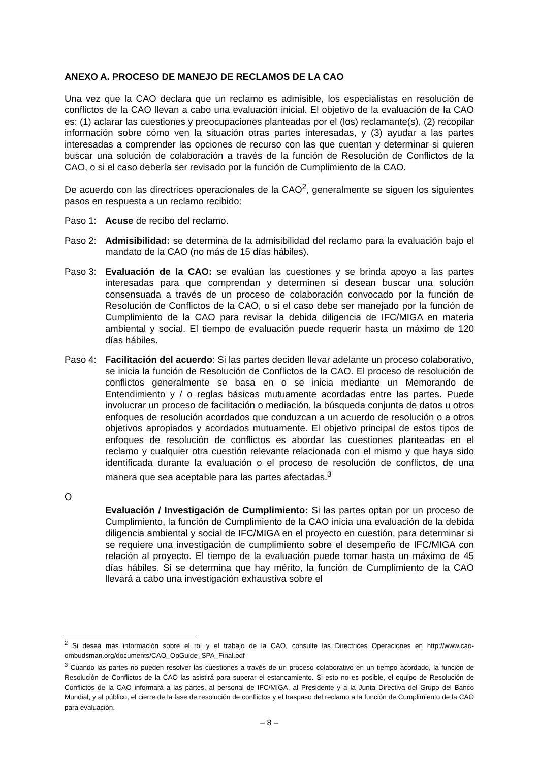ANEXO A. PROCESO DE MANEJO DE RECLAMOS DE LA CAO
Una vez que la CAO declara que un reclamo es admisible, los especialistas en resolución de conflictos de la CAO llevan a cabo una evaluación inicial. El objetivo de la evaluación de la CAO es: (1) aclarar las cuestiones y preocupaciones planteadas por el (los) reclamante(s), (2) recopilar información sobre cómo ven la situación otras partes interesadas, y (3) ayudar a las partes interesadas a comprender las opciones de recurso con las que cuentan y determinar si quieren buscar una solución de colaboración a través de la función de Resolución de Conflictos de la CAO, o si el caso debería ser revisado por la función de Cumplimiento de la CAO.
De acuerdo con las directrices operacionales de la CAO<sup>2</sup>, generalmente se siguen los siguientes pasos en respuesta a un reclamo recibido:
Paso 1: Acuse de recibo del reclamo.
Paso 2: Admisibilidad: se determina de la admisibilidad del reclamo para la evaluación bajo el mandato de la CAO (no más de 15 días hábiles).
Paso 3: Evaluación de la CAO: se evalúan las cuestiones y se brinda apoyo a las partes interesadas para que comprendan y determinen si desean buscar una solución consensuada a través de un proceso de colaboración convocado por la función de Resolución de Conflictos de la CAO, o si el caso debe ser manejado por la función de Cumplimiento de la CAO para revisar la debida diligencia de IFC/MIGA en materia ambiental y social. El tiempo de evaluación puede requerir hasta un máximo de 120 días hábiles.
Paso 4: Facilitación del acuerdo: Si las partes deciden llevar adelante un proceso colaborativo, se inicia la función de Resolución de Conflictos de la CAO. El proceso de resolución de conflictos generalmente se basa en o se inicia mediante un Memorando de Entendimiento y / o reglas básicas mutuamente acordadas entre las partes. Puede involucrar un proceso de facilitación o mediación, la búsqueda conjunta de datos u otros enfoques de resolución acordados que conduzcan a un acuerdo de resolución o a otros objetivos apropiados y acordados mutuamente. El objetivo principal de estos tipos de enfoques de resolución de conflictos es abordar las cuestiones planteadas en el reclamo y cualquier otra cuestión relevante relacionada con el mismo y que haya sido identificada durante la evaluación o el proceso de resolución de conflictos, de una manera que sea aceptable para las partes afectadas.<sup>3</sup>
O
Evaluación / Investigación de Cumplimiento: Si las partes optan por un proceso de Cumplimiento, la función de Cumplimiento de la CAO inicia una evaluación de la debida diligencia ambiental y social de IFC/MIGA en el proyecto en cuestión, para determinar si se requiere una investigación de cumplimiento sobre el desempeño de IFC/MIGA con relación al proyecto. El tiempo de la evaluación puede tomar hasta un máximo de 45 días hábiles. Si se determina que hay mérito, la función de Cumplimiento de la CAO llevará a cabo una investigación exhaustiva sobre el
<sup>2</sup> Si desea más información sobre el rol y el trabajo de la CAO, consulte las Directrices Operaciones en http://www.cao-ombudsman.org/documents/CAO_OpGuide_SPA_Final.pdf
<sup>3</sup> Cuando las partes no pueden resolver las cuestiones a través de un proceso colaborativo en un tiempo acordado, la función de Resolución de Conflictos de la CAO las asistirá para superar el estancamiento. Si esto no es posible, el equipo de Resolución de Conflictos de la CAO informará a las partes, al personal de IFC/MIGA, al Presidente y a la Junta Directiva del Grupo del Banco Mundial, y al público, el cierre de la fase de resolución de conflictos y el traspaso del reclamo a la función de Cumplimiento de la CAO para evaluación.
– 8 –